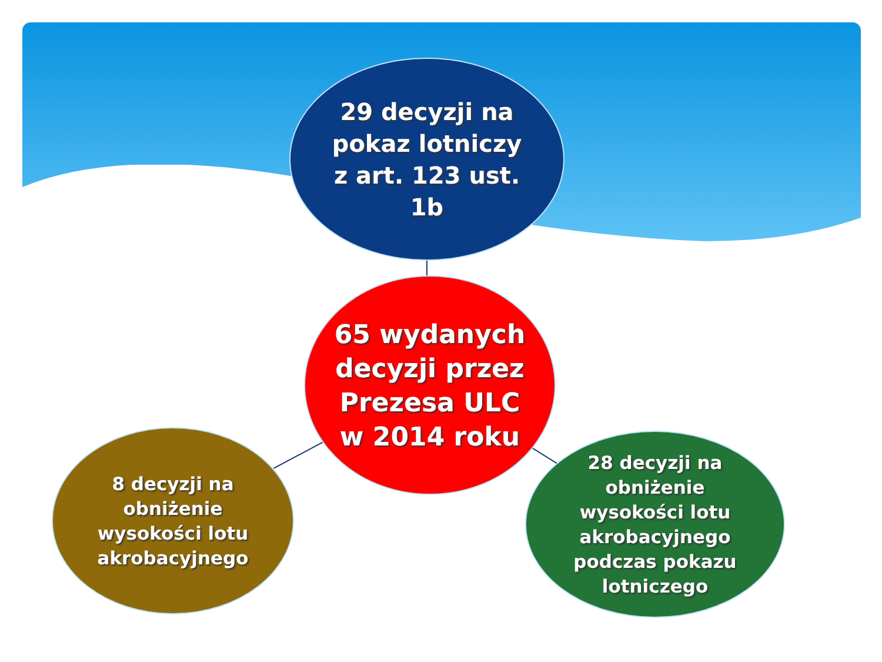29 decyzji na
pokaz lotniczy
z art. 123 ust.
1b
65 wydanych
decyzji przez
Prezesa ULC
w 2014 roku
8 decyzji na
obniżenie
wysokości lotu
akrobacyjnego
28 decyzji na
obniżenie
wysokości lotu
akrobacyjnego
podczas pokazu
lotniczego